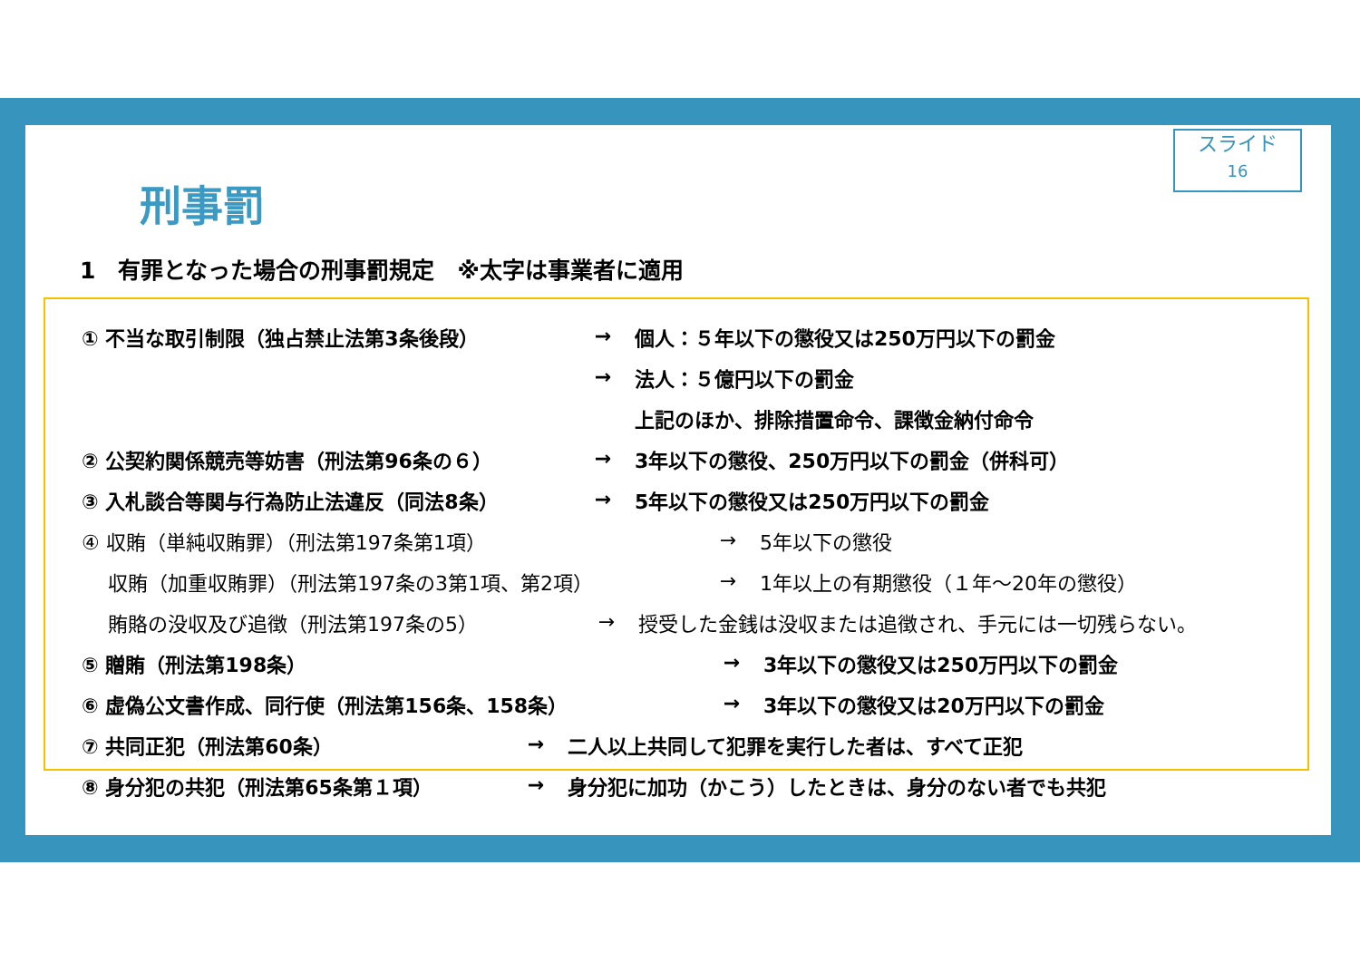スライド
16
刑事罰
1　有罪となった場合の刑事罰規定　※太字は事業者に適用
① 不当な取引制限（独占禁止法第3条後段） → 個人：５年以下の懲役又は250万円以下の罰金
→ 法人：５億円以下の罰金
上記のほか、排除措置命令、課徴金納付命令
② 公契約関係競売等妨害（刑法第96条の６） → 3年以下の懲役、250万円以下の罰金（併科可）
③ 入札談合等関与行為防止法違反（同法8条） → 5年以下の懲役又は250万円以下の罰金
④ 収賄（単純収賄罪）（刑法第197条第1項） → 5年以下の懲役
　 収賄（加重収賄罪）（刑法第197条の3第1項、第2項） → 1年以上の有期懲役（１年～20年の懲役）
　 賄賂の没収及び追徴（刑法第197条の5） → 授受した金銭は没収または追徴され、手元には一切残らない。
⑤ 贈賄（刑法第198条） → 3年以下の懲役又は250万円以下の罰金
⑥ 虚偽公文書作成、同行使（刑法第156条、158条） → 3年以下の懲役又は20万円以下の罰金
⑦ 共同正犯（刑法第60条） → 二人以上共同して犯罪を実行した者は、すべて正犯
⑧ 身分犯の共犯（刑法第65条第１項） → 身分犯に加功（かこう）したときは、身分のない者でも共犯